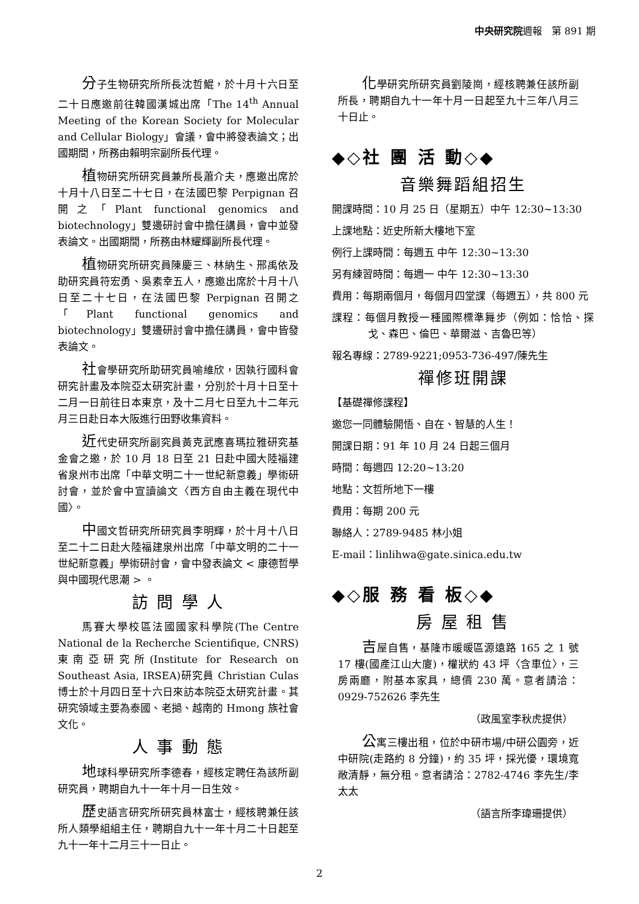中央研究院週報　第 891 期
分子生物研究所所長沈哲鯤，於十月十六日至二十日應邀前往韓國漢城出席「The 14<sup>th</sup> Annual Meeting of the Korean Society for Molecular and Cellular Biology」會議，會中將發表論文；出國期間，所務由賴明宗副所長代理。
植物研究所研究員兼所長蕭介夫，應邀出席於十月十八日至二十七日，在法國巴黎 Perpignan 召開之「Plant functional genomics and biotechnology」雙邊研討會中擔任講員，會中並發表論文。出國期間，所務由林耀輝副所長代理。
植物研究所研究員陳慶三、林納生、邢禹依及助研究員符宏勇、吳素幸五人，應邀出席於十月十八日至二十七日，在法國巴黎 Perpignan 召開之「Plant functional genomics and biotechnology」雙邊研討會中擔任講員，會中皆發表論文。
社會學研究所助研究員喻維欣，因執行國科會研究計畫及本院亞太研究計畫，分別於十月十日至十二月一日前往日本東京，及十二月七日至九十二年元月三日赴日本大阪進行田野收集資料。
近代史研究所副究員黃克武應喜瑪拉雅研究基金會之邀，於 10 月 18 日至 21 日赴中國大陸福建省泉州市出席「中華文明二十一世紀新意義」學術研討會，並於會中宣讀論文〈西方自由主義在現代中國〉。
中國文哲研究所研究員李明輝，於十月十八日至二十二日赴大陸福建泉州出席「中華文明的二十一世紀新意義」學術研討會，會中發表論文 < 康德哲學與中國現代思潮 > 。
訪 問 學 人
馬賽大學校區法國國家科學院(The Centre National de la Recherche Scientifique, CNRS)東南亞研究所(Institute for Research on Southeast Asia, IRSEA)研究員 Christian Culas 博士於十月四日至十六日來訪本院亞太研究計畫。其研究領域主要為泰國、老撾、越南的 Hmong 族社會文化。
人 事 動 態
地球科學研究所李德春，經核定聘任為該所副研究員，聘期自九十一年十月一日生效。
歷史語言研究所研究員林富士，經核聘兼任該所人類學組組主任，聘期自九十一年十月二十日起至九十一年十二月三十一日止。
化學研究所研究員劉陵崗，經核聘兼任該所副所長，聘期自九十一年十月一日起至九十三年八月三十日止。
◆◇社 團 活 動◇◆
音樂舞蹈組招生
開課時間：10 月 25 日（星期五）中午 12:30~13:30
上課地點：近史所新大樓地下室
例行上課時間：每週五 中午 12:30~13:30
另有練習時間：每週一 中午 12:30~13:30
費用：每期兩個月，每個月四堂課（每週五），共 800 元
課程：每個月教授一種國際標準舞步（例如：恰恰、探戈、森巴、倫巴、華爾滋、吉魯巴等）
報名專線：2789-9221;0953-736-497/陳先生
禪修班開課
【基礎禪修課程】
邀您一同體驗開悟、自在、智慧的人生！
開課日期：91 年 10 月 24 日起三個月
時間：每週四 12:20~13:20
地點：文哲所地下一樓
費用：每期 200 元
聯絡人：2789-9485 林小姐
E-mail：linlihwa@gate.sinica.edu.tw
◆◇服 務 看 板◇◆
房 屋 租 售
吉屋自售，基隆市暖暖區源遠路 165 之 1 號 17 樓(國產江山大廈)，權狀約 43 坪〈含車位〉，三房兩廳，附基本家具，總價 230 萬。意者請洽：0929-752626 李先生
（政風室李秋虎提供）
公寓三樓出租，位於中研市場/中研公園旁，近中研院(走路約 8 分鐘)，約 35 坪，採光優，環境寬敞清靜，無分租。意者請洽：2782-4746 李先生/李太太
（語言所李瑋珊提供）
2